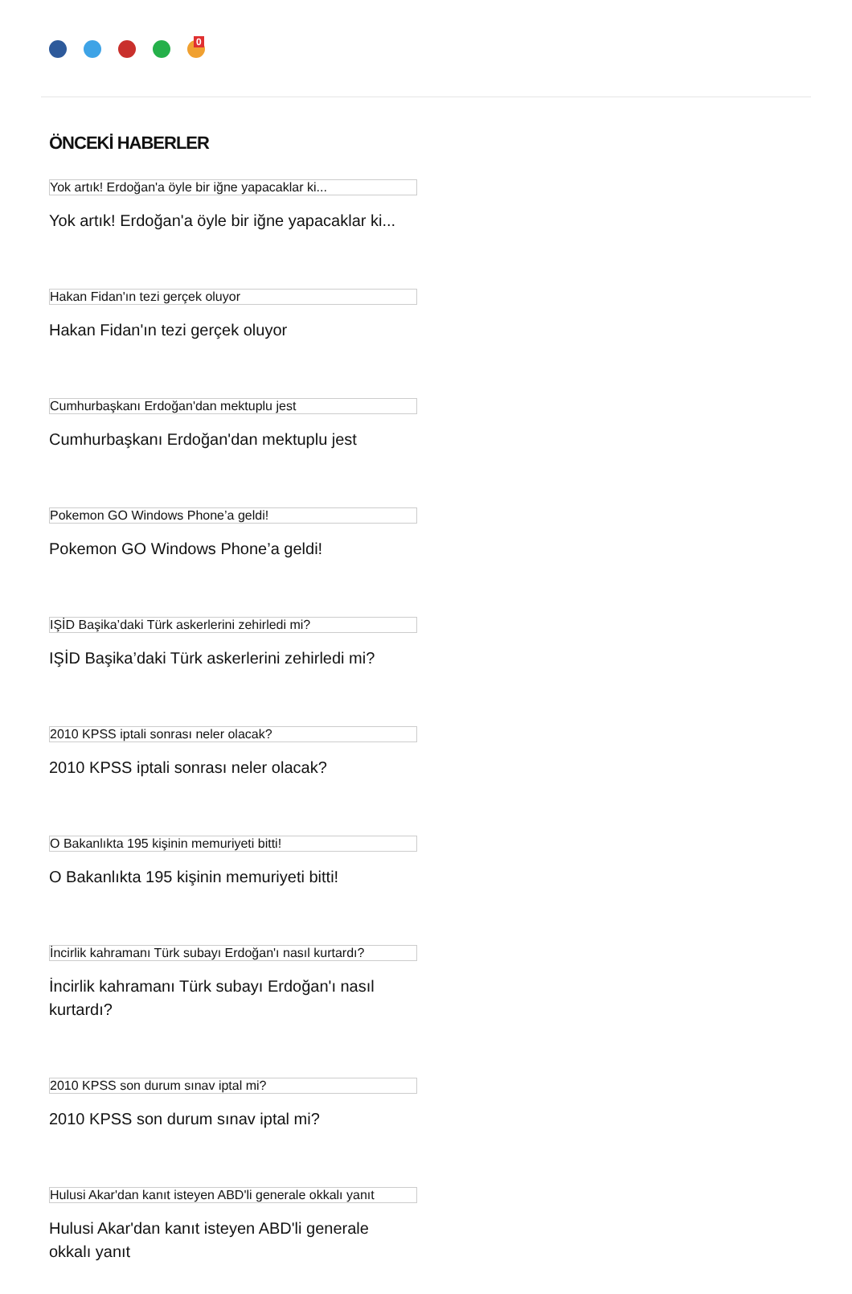0
ÖNCEKİ HABERLER
Yok artık! Erdoğan'a öyle bir iğne yapacaklar ki...
Yok artık! Erdoğan'a öyle bir iğne yapacaklar ki...
Hakan Fidan'ın tezi gerçek oluyor
Hakan Fidan'ın tezi gerçek oluyor
Cumhurbaşkanı Erdoğan'dan mektuplu jest
Cumhurbaşkanı Erdoğan'dan mektuplu jest
Pokemon GO Windows Phone’a geldi!
Pokemon GO Windows Phone’a geldi!
IŞİD Başika’daki Türk askerlerini zehirledi mi?
IŞİD Başika’daki Türk askerlerini zehirledi mi?
2010 KPSS iptali sonrası neler olacak?
2010 KPSS iptali sonrası neler olacak?
O Bakanlıkta 195 kişinin memuriyeti bitti!
O Bakanlıkta 195 kişinin memuriyeti bitti!
İncirlik kahramanı Türk subayı Erdoğan'ı nasıl kurtardı?
İncirlik kahramanı Türk subayı Erdoğan'ı nasıl kurtardı?
2010 KPSS son durum sınav iptal mi?
2010 KPSS son durum sınav iptal mi?
Hulusi Akar'dan kanıt isteyen ABD'li generale okkalı yanıt
Hulusi Akar'dan kanıt isteyen ABD'li generale okkalı yanıt